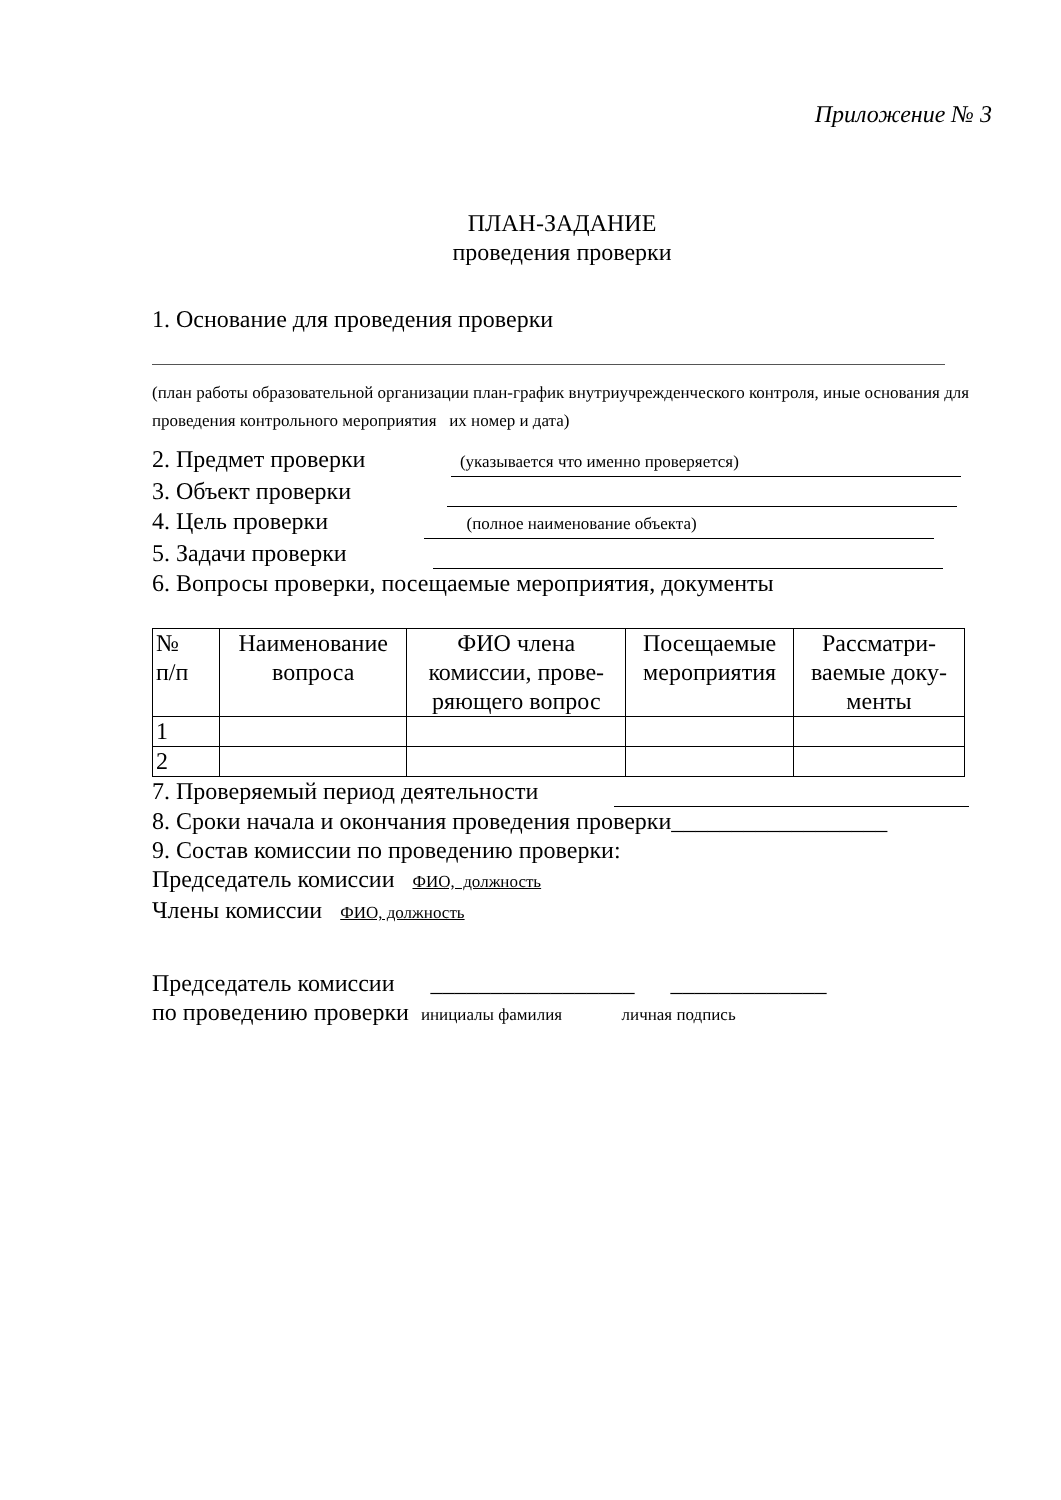Приложение № 3
ПЛАН-ЗАДАНИЕ
проведения проверки
1. Основание для проведения проверки
(план работы образовательной организации план-график внутриучрежденческого контроля, иные основания для проведения контрольного мероприятия их номер и дата)
2. Предмет проверки (указывается что именно проверяется)
3. Объект проверки
4. Цель проверки (полное наименование объекта)
5. Задачи проверки
6. Вопросы проверки, посещаемые мероприятия, документы
| № п/п | Наименование вопроса | ФИО члена комиссии, прове- ряющего вопрос | Посещаемые мероприятия | Рассматри- ваемые доку- менты |
| --- | --- | --- | --- | --- |
| 1 | | | | |
| 2 | | | | |
7. Проверяемый период деятельности
8. Сроки начала и окончания проведения проверки__________________
9. Состав комиссии по проведению проверки:
Председатель комиссии ФИО, должность
Члены комиссии ФИО, должность
Председатель комиссии _________________ _____________
по проведению проверки инициалы фамилия личная подпись